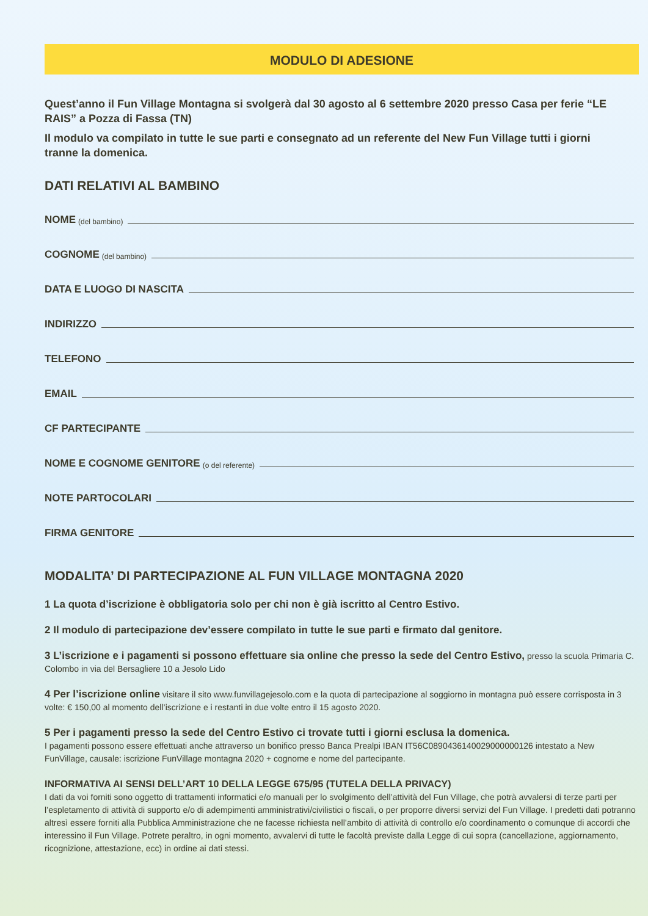MODULO DI ADESIONE
Quest’anno il Fun Village Montagna si svolgerà dal 30 agosto al 6 settembre 2020 presso Casa per ferie “LE RAIS” a Pozza di Fassa (TN)
Il modulo va compilato in tutte le sue parti e consegnato ad un referente del New Fun Village tutti i giorni tranne la domenica.
DATI RELATIVI AL BAMBINO
NOME (del bambino)
COGNOME (del bambino)
DATA E LUOGO DI NASCITA
INDIRIZZO
TELEFONO
EMAIL
CF PARTECIPANTE
NOME E COGNOME GENITORE (o del referente)
NOTE PARTOCOLARI
FIRMA GENITORE
MODALITA’ DI PARTECIPAZIONE AL FUN VILLAGE MONTAGNA 2020
1 La quota d’iscrizione è obbligatoria solo per chi non è già iscritto al Centro Estivo.
2 Il modulo di partecipazione dev’essere compilato in tutte le sue parti e firmato dal genitore.
3 L’iscrizione e i pagamenti si possono effettuare sia online che presso la sede del Centro Estivo, presso la scuola Primaria C. Colombo in via del Bersagliere 10 a Jesolo Lido
4 Per l’iscrizione online visitare il sito www.funvillagejesolo.com e la quota di partecipazione al soggiorno in montagna può essere corrisposta in 3 volte: € 150,00 al momento dell’iscrizione e i restanti in due volte entro il 15 agosto 2020.
5 Per i pagamenti presso la sede del Centro Estivo ci trovate tutti i giorni esclusa la domenica.
I pagamenti possono essere effettuati anche attraverso un bonifico presso Banca Prealpi IBAN IT56C0890436140029000000126 intestato a New FunVillage, causale: iscrizione FunVillage montagna 2020 + cognome e nome del partecipante.
INFORMATIVA AI SENSI DELL’ART 10 DELLA LEGGE 675/95 (TUTELA DELLA PRIVACY)
I dati da voi forniti sono oggetto di trattamenti informatici e/o manuali per lo svolgimento dell’attività del Fun Village, che potrà avvalersi di terze parti per l’espletamento di attività di supporto e/o di adempimenti amministrativi/civilistici o fiscali, o per proporre diversi servizi del Fun Village. I predetti dati potranno altresì essere forniti alla Pubblica Amministrazione che ne facesse richiesta nell’ambito di attività di controllo e/o coordinamento o comunque di accordi che interessino il Fun Village. Potrete peraltro, in ogni momento, avvalervi di tutte le facoltà previste dalla Legge di cui sopra (cancellazione, aggiornamento, ricognizione, attestazione, ecc) in ordine ai dati stessi.